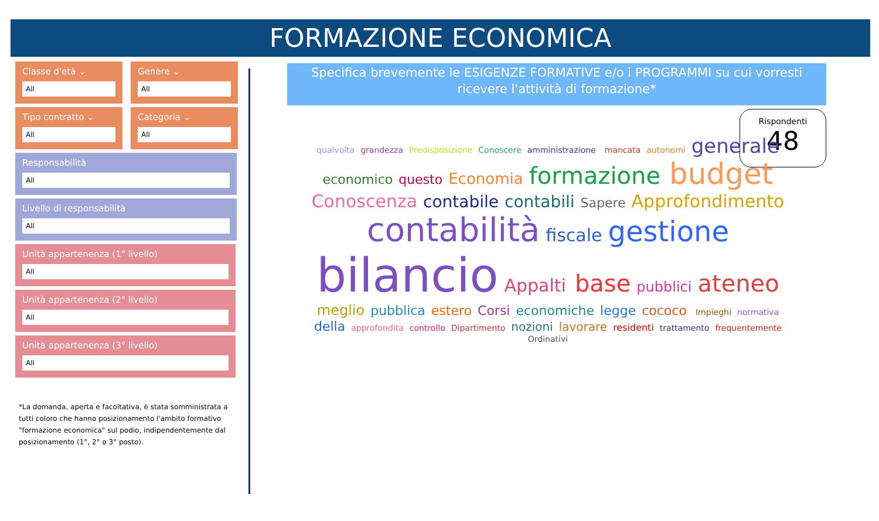FORMAZIONE ECONOMICA
Classe d'età ⌄
All
Genere ⌄
All
Tipo contratto ⌄
All
Categoria ⌄
All
Responsabilità
All
Livello di responsabilità
All
Unità appartenenza (1° livello)
All
Unità appartenenza (2° livello)
All
Unità appartenenza (3° livello)
All
*La domanda, aperta e facoltativa, è stata somministrata a tutti coloro che hanno posizionamento l'ambito formativo "formazione economica" sul podio, indipendentemente dal posizionamento (1°, 2° o 3° posto).
Specifica brevemente le ESIGENZE FORMATIVE e/o i PROGRAMMI su cui vorresti ricevere l'attività di formazione*
Rispondenti
48
qualvolta grandezza Predisposizione Conoscere amministrazione mancata autonomi generale economico questo Economia formazione budget Conoscenza contabile contabili Sapere Approfondimento contabilità fiscale gestione bilancio Appalti base pubblici ateneo meglio pubblica estero Corsi economiche legge cococo Impieghi normativa della approfondita controllo Dipartimento nozioni lavorare residenti trattamento frequentemente Ordinativi